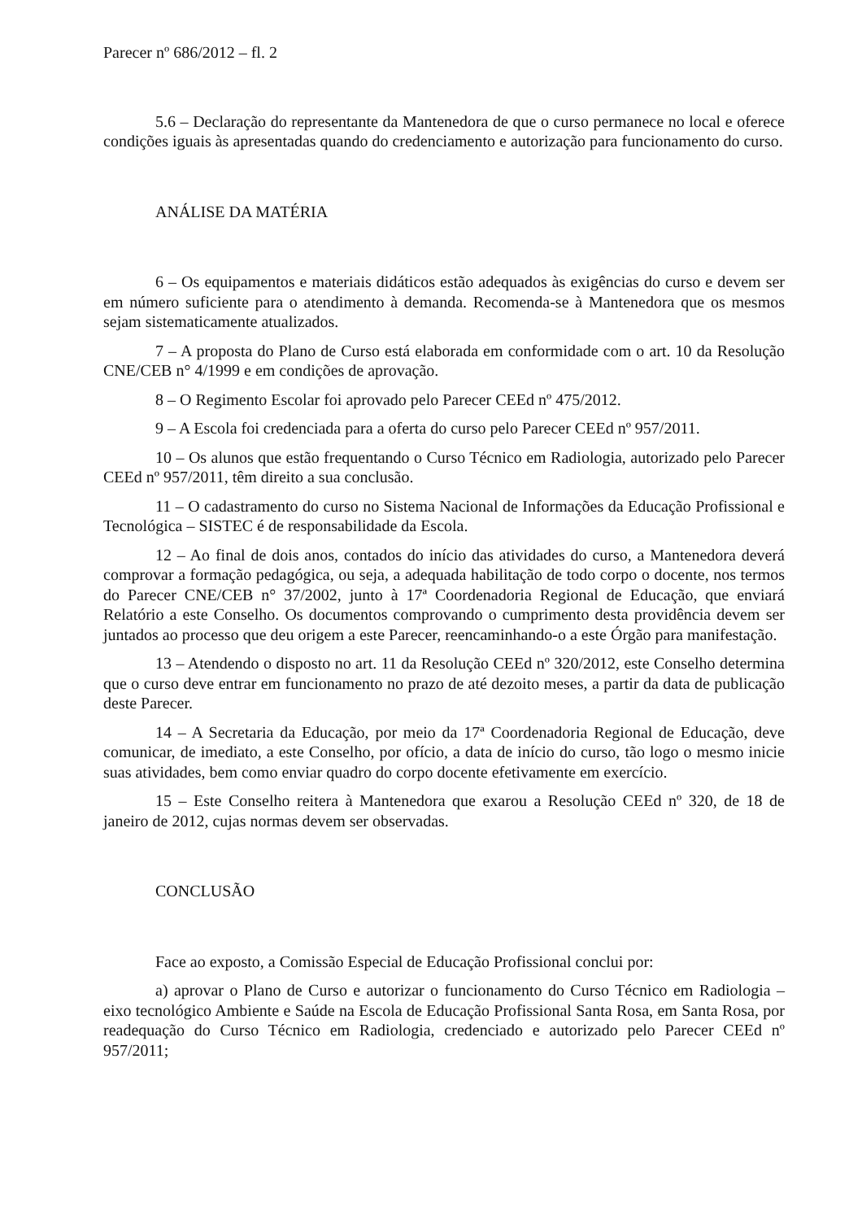Parecer nº 686/2012 – fl. 2
5.6 – Declaração do representante da Mantenedora de que o curso permanece no local e oferece condições iguais às apresentadas quando do credenciamento e autorização para funcionamento do curso.
ANÁLISE DA MATÉRIA
6 – Os equipamentos e materiais didáticos estão adequados às exigências do curso e devem ser em número suficiente para o atendimento à demanda. Recomenda-se à Mantenedora que os mesmos sejam sistematicamente atualizados.
7 – A proposta do Plano de Curso está elaborada em conformidade com o art. 10 da Resolução CNE/CEB n° 4/1999 e em condições de aprovação.
8 – O Regimento Escolar foi aprovado pelo Parecer CEEd nº 475/2012.
9 – A Escola foi credenciada para a oferta do curso pelo Parecer CEEd nº 957/2011.
10 – Os alunos que estão frequentando o Curso Técnico em Radiologia, autorizado pelo Parecer CEEd nº 957/2011, têm direito a sua conclusão.
11 – O cadastramento do curso no Sistema Nacional de Informações da Educação Profissional e Tecnológica – SISTEC é de responsabilidade da Escola.
12 – Ao final de dois anos, contados do início das atividades do curso, a Mantenedora deverá comprovar a formação pedagógica, ou seja, a adequada habilitação de todo corpo o docente, nos termos do Parecer CNE/CEB n° 37/2002, junto à 17ª Coordenadoria Regional de Educação, que enviará Relatório a este Conselho. Os documentos comprovando o cumprimento desta providência devem ser juntados ao processo que deu origem a este Parecer, reencaminhando-o a este Órgão para manifestação.
13 – Atendendo o disposto no art. 11 da Resolução CEEd nº 320/2012, este Conselho determina que o curso deve entrar em funcionamento no prazo de até dezoito meses, a partir da data de publicação deste Parecer.
14 – A Secretaria da Educação, por meio da 17ª Coordenadoria Regional de Educação, deve comunicar, de imediato, a este Conselho, por ofício, a data de início do curso, tão logo o mesmo inicie suas atividades, bem como enviar quadro do corpo docente efetivamente em exercício.
15 – Este Conselho reitera à Mantenedora que exarou a Resolução CEEd nº 320, de 18 de janeiro de 2012, cujas normas devem ser observadas.
CONCLUSÃO
Face ao exposto, a Comissão Especial de Educação Profissional conclui por:
a) aprovar o Plano de Curso e autorizar o funcionamento do Curso Técnico em Radiologia – eixo tecnológico Ambiente e Saúde na Escola de Educação Profissional Santa Rosa, em Santa Rosa, por readequação do Curso Técnico em Radiologia, credenciado e autorizado pelo Parecer CEEd nº 957/2011;